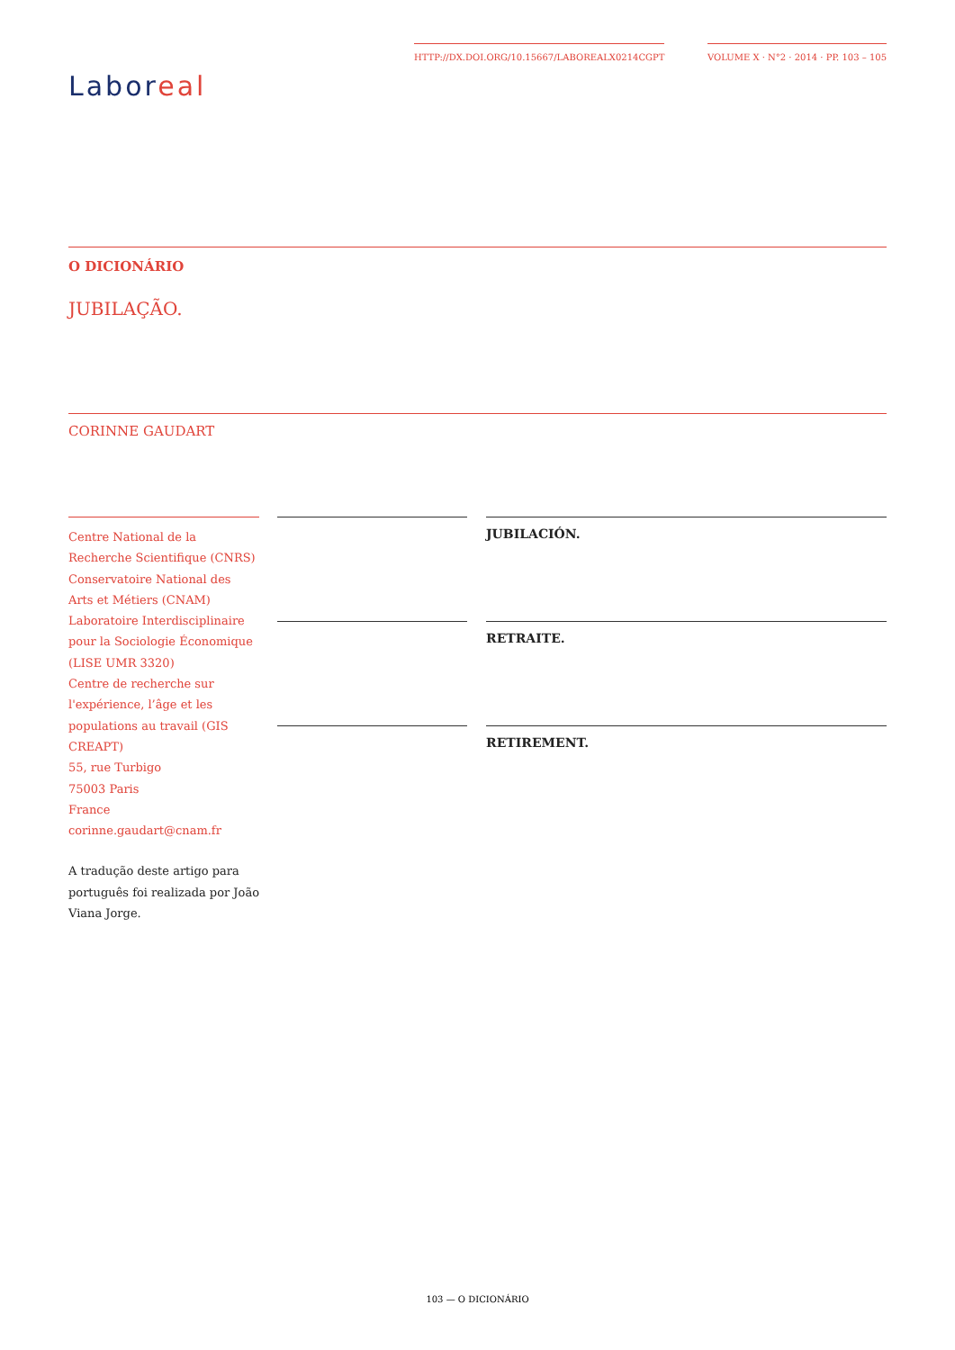Labor eal
HTTP://DX.DOI.ORG/10.15667/LABOREALX0214CGPT
VOLUME X · N°2 · 2014 · PP. 103 – 105
O DICIONÁRIO
JUBILAÇÃO.
CORINNE GAUDART
Centre National de la Recherche Scientifique (CNRS)
Conservatoire National des Arts et Métiers (CNAM)
Laboratoire Interdisciplinaire pour la Sociologie Économique (LISE UMR 3320)
Centre de recherche sur l'expérience, l’âge et les populations au travail (GIS CREAPT)
55, rue Turbigo
75003 Paris
France
corinne.gaudart@cnam.fr
A tradução deste artigo para português foi realizada por João Viana Jorge.
JUBILACIÓN.
RETRAITE.
RETIREMENT.
103 — O DICIONÁRIO